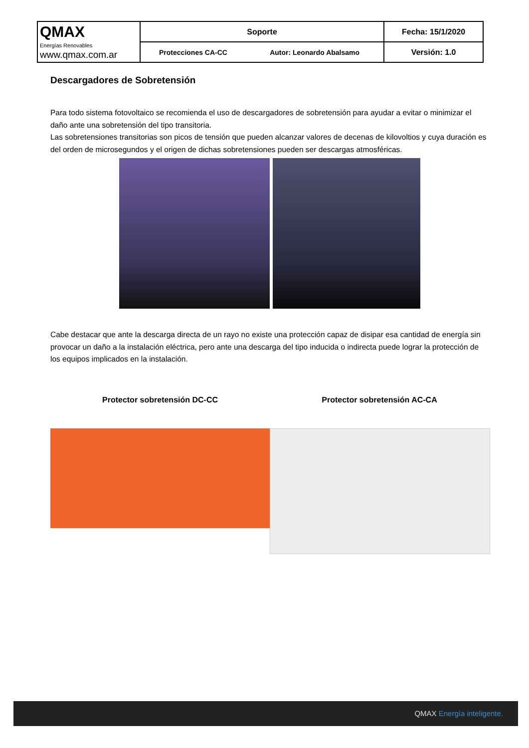| QMAX Energías Renovables www.qmax.com.ar | Soporte | | Fecha: 15/1/2020 |
| | Protecciones CA-CC | Autor: Leonardo Abalsamo | Versión: 1.0 |
Descargadores de Sobretensión
Para todo sistema fotovoltaico se recomienda el uso de descargadores de sobretensión para ayudar a evitar o minimizar el daño ante una sobretensión del tipo transitoria.
Las sobretensiones transitorias son picos de tensión que pueden alcanzar valores de decenas de kilovoltios y cuya duración es del orden de microsegundos y el origen de dichas sobretensiones pueden ser descargas atmosféricas.
Cabe destacar que ante la descarga directa de un rayo no existe una protección capaz de disipar esa cantidad de energía sin provocar un daño a la instalación eléctrica, pero ante una descarga del tipo inducida o indirecta puede lograr la protección de los equipos implicados en la instalación.
Protector sobretensión DC-CC Protector sobretensión AC-CA
QMAX Energía inteligente.